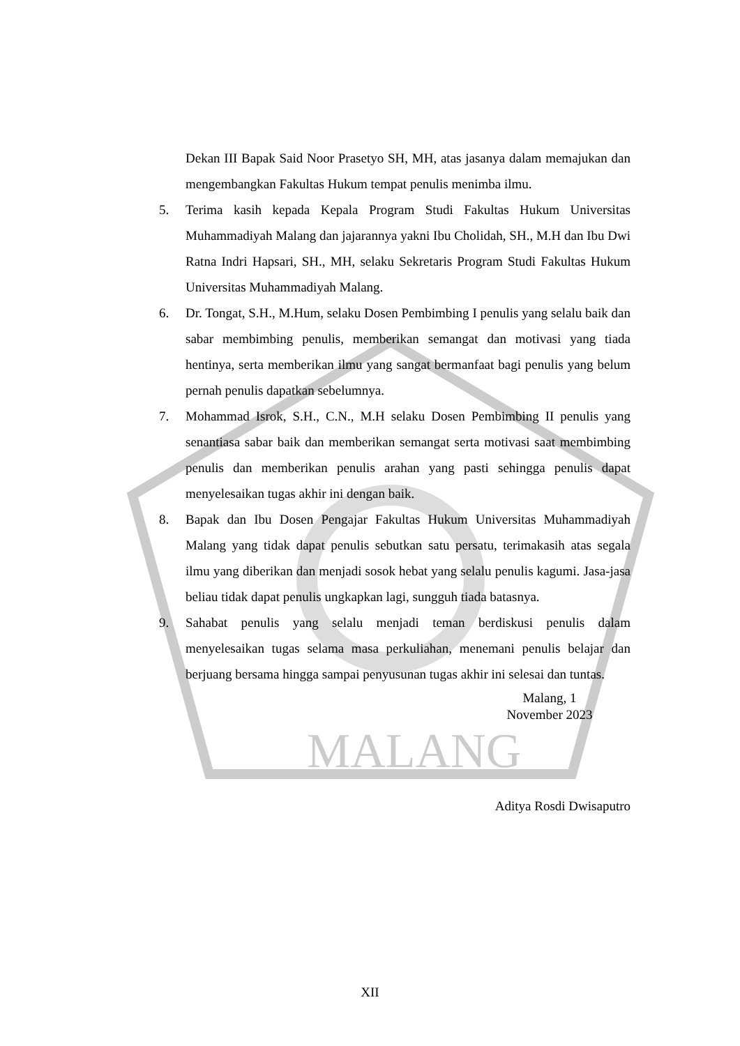MALANG
Dekan III Bapak Said Noor Prasetyo SH, MH, atas jasanya dalam memajukan dan mengembangkan Fakultas Hukum tempat penulis menimba ilmu.
5. Terima kasih kepada Kepala Program Studi Fakultas Hukum Universitas Muhammadiyah Malang dan jajarannya yakni Ibu Cholidah, SH., M.H dan Ibu Dwi Ratna Indri Hapsari, SH., MH, selaku Sekretaris Program Studi Fakultas Hukum Universitas Muhammadiyah Malang.
6. Dr. Tongat, S.H., M.Hum, selaku Dosen Pembimbing I penulis yang selalu baik dan sabar membimbing penulis, memberikan semangat dan motivasi yang tiada hentinya, serta memberikan ilmu yang sangat bermanfaat bagi penulis yang belum pernah penulis dapatkan sebelumnya.
7. Mohammad Isrok, S.H., C.N., M.H selaku Dosen Pembimbing II penulis yang senantiasa sabar baik dan memberikan semangat serta motivasi saat membimbing penulis dan memberikan penulis arahan yang pasti sehingga penulis dapat menyelesaikan tugas akhir ini dengan baik.
8. Bapak dan Ibu Dosen Pengajar Fakultas Hukum Universitas Muhammadiyah Malang yang tidak dapat penulis sebutkan satu persatu, terimakasih atas segala ilmu yang diberikan dan menjadi sosok hebat yang selalu penulis kagumi. Jasa-jasa beliau tidak dapat penulis ungkapkan lagi, sungguh tiada batasnya.
9. Sahabat penulis yang selalu menjadi teman berdiskusi penulis dalam menyelesaikan tugas selama masa perkuliahan, menemani penulis belajar dan berjuang bersama hingga sampai penyusunan tugas akhir ini selesai dan tuntas.
Malang, 1
November 2023
Aditya Rosdi Dwisaputro
XII